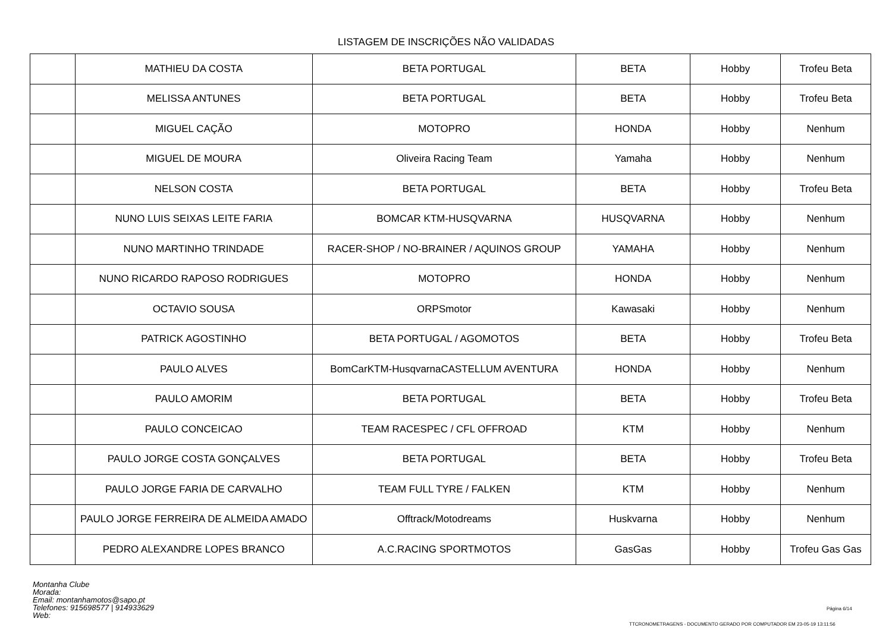LISTAGEM DE INSCRIÇÕES NÃO VALIDADAS
| | MATHIEU DA COSTA | BETA PORTUGAL | BETA | Hobby | Trofeu Beta |
| | MELISSA ANTUNES | BETA PORTUGAL | BETA | Hobby | Trofeu Beta |
| | MIGUEL CAÇÃO | MOTOPRO | HONDA | Hobby | Nenhum |
| | MIGUEL DE MOURA | Oliveira Racing Team | Yamaha | Hobby | Nenhum |
| | NELSON COSTA | BETA PORTUGAL | BETA | Hobby | Trofeu Beta |
| | NUNO LUIS SEIXAS LEITE FARIA | BOMCAR KTM-HUSQVARNA | HUSQVARNA | Hobby | Nenhum |
| | NUNO MARTINHO TRINDADE | RACER-SHOP / NO-BRAINER / AQUINOS GROUP | YAMAHA | Hobby | Nenhum |
| | NUNO RICARDO RAPOSO RODRIGUES | MOTOPRO | HONDA | Hobby | Nenhum |
| | OCTAVIO SOUSA | ORPSmotor | Kawasaki | Hobby | Nenhum |
| | PATRICK AGOSTINHO | BETA PORTUGAL / AGOMOTOS | BETA | Hobby | Trofeu Beta |
| | PAULO ALVES | BomCarKTM-HusqvarnaCASTELLUM AVENTURA | HONDA | Hobby | Nenhum |
| | PAULO AMORIM | BETA PORTUGAL | BETA | Hobby | Trofeu Beta |
| | PAULO CONCEICAO | TEAM RACESPEC / CFL OFFROAD | KTM | Hobby | Nenhum |
| | PAULO JORGE COSTA GONÇALVES | BETA PORTUGAL | BETA | Hobby | Trofeu Beta |
| | PAULO JORGE FARIA DE CARVALHO | TEAM FULL TYRE / FALKEN | KTM | Hobby | Nenhum |
| | PAULO JORGE FERREIRA DE ALMEIDA AMADO | Offtrack/Motodreams | Huskvarna | Hobby | Nenhum |
| | PEDRO ALEXANDRE LOPES BRANCO | A.C.RACING SPORTMOTOS | GasGas | Hobby | Trofeu Gas Gas |
Montanha Clube
Morada:
Email: montanhamotos@sapo.pt
Telefones: 915698577 | 914933629
Web:
Página 6/14
TTCRONOMETRAGENS - DOCUMENTO GERADO POR COMPUTADOR EM 23-05-19 13:11:56